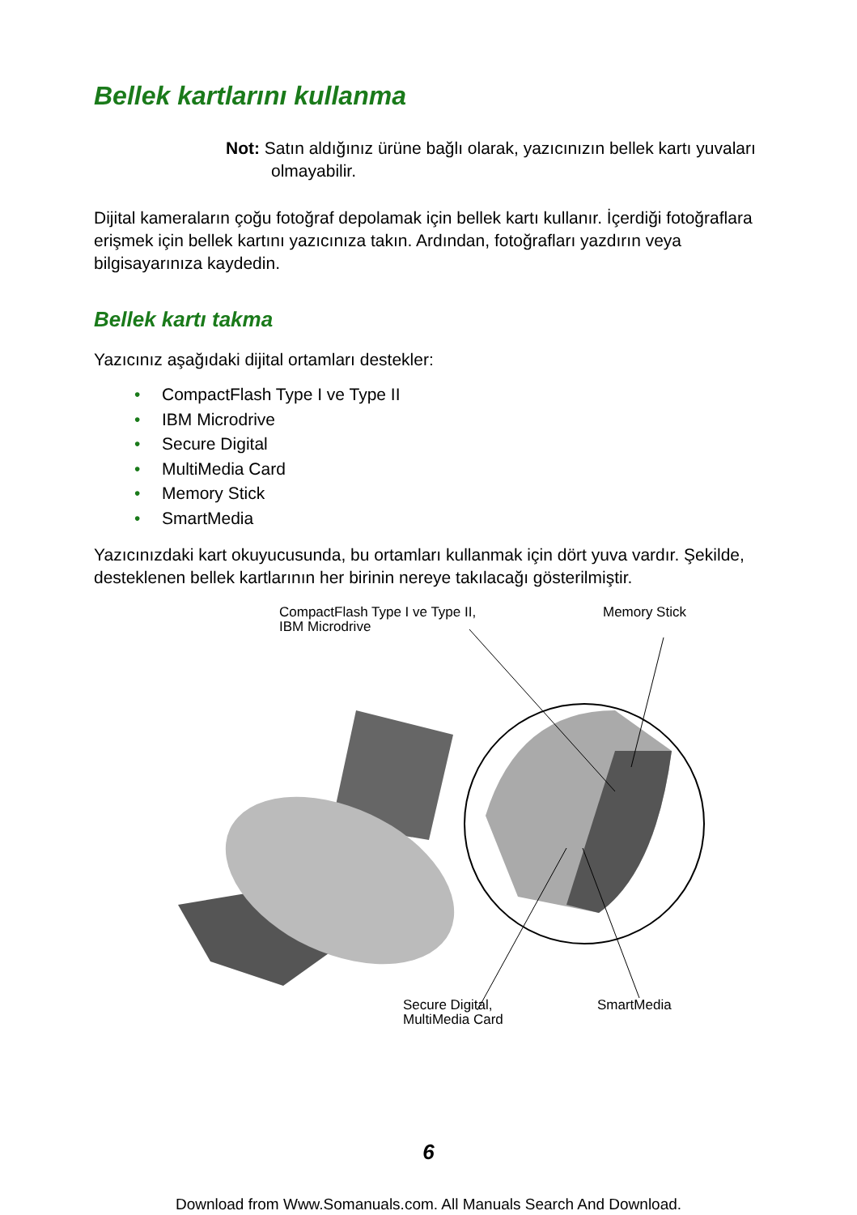Bellek kartlarını kullanma
Not: Satın aldığınız ürüne bağlı olarak, yazıcınızın bellek kartı yuvaları olmayabilir.
Dijital kameraların çoğu fotoğraf depolamak için bellek kartı kullanır. İçerdiği fotoğraflara erişmek için bellek kartını yazıcınıza takın. Ardından, fotoğrafları yazdırın veya bilgisayarınıza kaydedin.
Bellek kartı takma
Yazıcınız aşağıdaki dijital ortamları destekler:
• CompactFlash Type I ve Type II
• IBM Microdrive
• Secure Digital
• MultiMedia Card
• Memory Stick
• SmartMedia
Yazıcınızdaki kart okuyucusunda, bu ortamları kullanmak için dört yuva vardır. Şekilde, desteklenen bellek kartlarının her birinin nereye takılacağı gösterilmiştir.
CompactFlash Type I ve Type II,
IBM Microdrive
Memory Stick
Secure Digital,
MultiMedia Card
SmartMedia
6
Download from Www.Somanuals.com. All Manuals Search And Download.